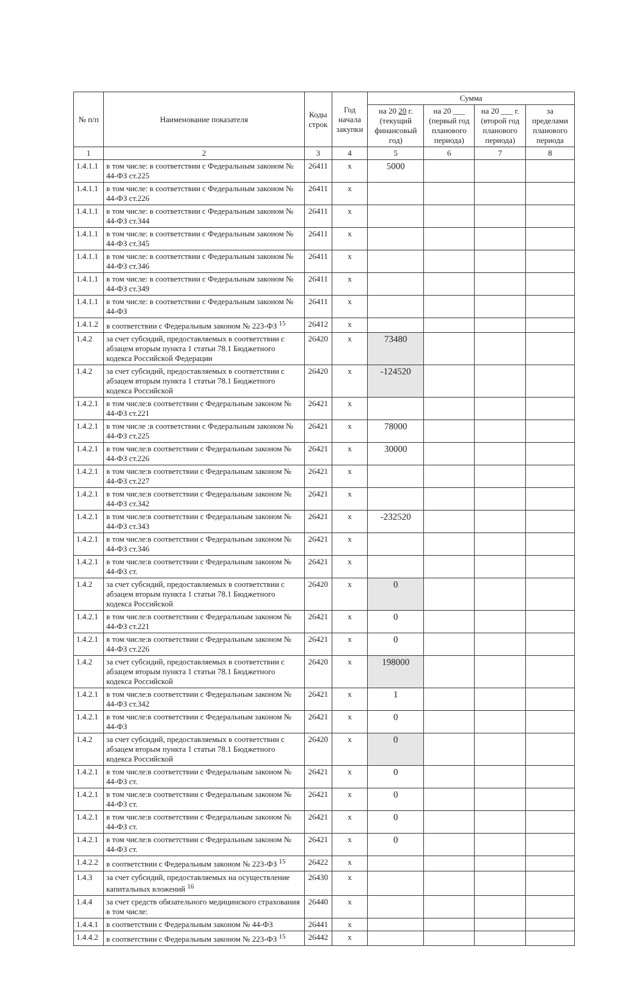| № п/п | Наименование показателя | Коды строк | Год начала закупки | Сумма | | | |
| --- | --- | --- | --- | --- | --- | --- | --- |
| | | | | на 20 20 г. (текущий финансовый год) | на 20 ___ (первый год планового периода) | на 20 ___ г. (второй год планового периода) | за пределами планового периода |
| 1 | 2 | 3 | 4 | 5 | 6 | 7 | 8 |
| 1.4.1.1 | в том числе: в соответствии с Федеральным законом № 44-ФЗ ст.225 | 26411 | х | 5000 | | | |
| 1.4.1.1 | в том числе: в соответствии с Федеральным законом № 44-ФЗ ст.226 | 26411 | х | | | | |
| 1.4.1.1 | в том числе: в соответствии с Федеральным законом № 44-ФЗ ст.344 | 26411 | х | | | | |
| 1.4.1.1 | в том числе: в соответствии с Федеральным законом № 44-ФЗ ст.345 | 26411 | х | | | | |
| 1.4.1.1 | в том числе: в соответствии с Федеральным законом № 44-ФЗ ст.346 | 26411 | х | | | | |
| 1.4.1.1 | в том числе: в соответствии с Федеральным законом № 44-ФЗ ст.349 | 26411 | х | | | | |
| 1.4.1.1 | в том числе: в соответствии с Федеральным законом № 44-ФЗ | 26411 | х | | | | |
| 1.4.1.2 | в соответствии с Федеральным законом № 223-ФЗ <sup>15</sup> | 26412 | х | | | | |
| 1.4.2 | за счет субсидий, предоставляемых в соответствии с абзацем вторым пункта 1 статьи 78.1 Бюджетного кодекса Российской Федерации | 26420 | х | 73480 | | | |
| 1.4.2 | за счет субсидий, предоставляемых в соответствии с абзацем вторым пункта 1 статьи 78.1 Бюджетного кодекса Российской | 26420 | х | -124520 | | | |
| 1.4.2.1 | в том числе:в соответствии с Федеральным законом № 44-ФЗ ст.221 | 26421 | х | | | | |
| 1.4.2.1 | в том числе :в соответствии с Федеральным законом № 44-ФЗ ст.225 | 26421 | х | 78000 | | | |
| 1.4.2.1 | в том числе:в соответствии с Федеральным законом № 44-ФЗ ст.226 | 26421 | х | 30000 | | | |
| 1.4.2.1 | в том числе:в соответствии с Федеральным законом № 44-ФЗ ст.227 | 26421 | х | | | | |
| 1.4.2.1 | в том числе:в соответствии с Федеральным законом № 44-ФЗ ст.342 | 26421 | х | | | | |
| 1.4.2.1 | в том числе:в соответствии с Федеральным законом № 44-ФЗ ст.343 | 26421 | х | -232520 | | | |
| 1.4.2.1 | в том числе:в соответствии с Федеральным законом № 44-ФЗ ст.346 | 26421 | х | | | | |
| 1.4.2.1 | в том числе:в соответствии с Федеральным законом № 44-ФЗ ст. | 26421 | х | | | | |
| 1.4.2 | за счет субсидий, предоставляемых в соответствии с абзацем вторым пункта 1 статьи 78.1 Бюджетного кодекса Российской | 26420 | х | 0 | | | |
| 1.4.2.1 | в том числе:в соответствии с Федеральным законом № 44-ФЗ ст.221 | 26421 | х | 0 | | | |
| 1.4.2.1 | в том числе:в соответствии с Федеральным законом № 44-ФЗ ст.226 | 26421 | х | 0 | | | |
| 1.4.2 | за счет субсидий, предоставляемых в соответствии с абзацем вторым пункта 1 статьи 78.1 Бюджетного кодекса Российской | 26420 | х | 198000 | | | |
| 1.4.2.1 | в том числе:в соответствии с Федеральным законом № 44-ФЗ ст.342 | 26421 | х | 1 | | | |
| 1.4.2.1 | в том числе:в соответствии с Федеральным законом № 44-ФЗ | 26421 | х | 0 | | | |
| 1.4.2 | за счет субсидий, предоставляемых в соответствии с абзацем вторым пункта 1 статьи 78.1 Бюджетного кодекса Российской | 26420 | х | 0 | | | |
| 1.4.2.1 | в том числе:в соответствии с Федеральным законом № 44-ФЗ ст. | 26421 | х | 0 | | | |
| 1.4.2.1 | в том числе:в соответствии с Федеральным законом № 44-ФЗ ст. | 26421 | х | 0 | | | |
| 1.4.2.1 | в том числе:в соответствии с Федеральным законом № 44-ФЗ ст. | 26421 | х | 0 | | | |
| 1.4.2.1 | в том числе:в соответствии с Федеральным законом № 44-ФЗ ст. | 26421 | х | 0 | | | |
| 1.4.2.2 | в соответствии с Федеральным законом № 223-ФЗ <sup>15</sup> | 26422 | х | | | | |
| 1.4.3 | за счет субсидий, предоставляемых на осуществление капитальных вложений <sup>16</sup> | 26430 | х | | | | |
| 1.4.4 | за счет средств обязательного медицинского страхования в том числе: | 26440 | х | | | | |
| 1.4.4.1 | в соответствии с Федеральным законом № 44-ФЗ | 26441 | х | | | | |
| 1.4.4.2 | в соответствии с Федеральным законом № 223-ФЗ <sup>15</sup> | 26442 | х | | | | |